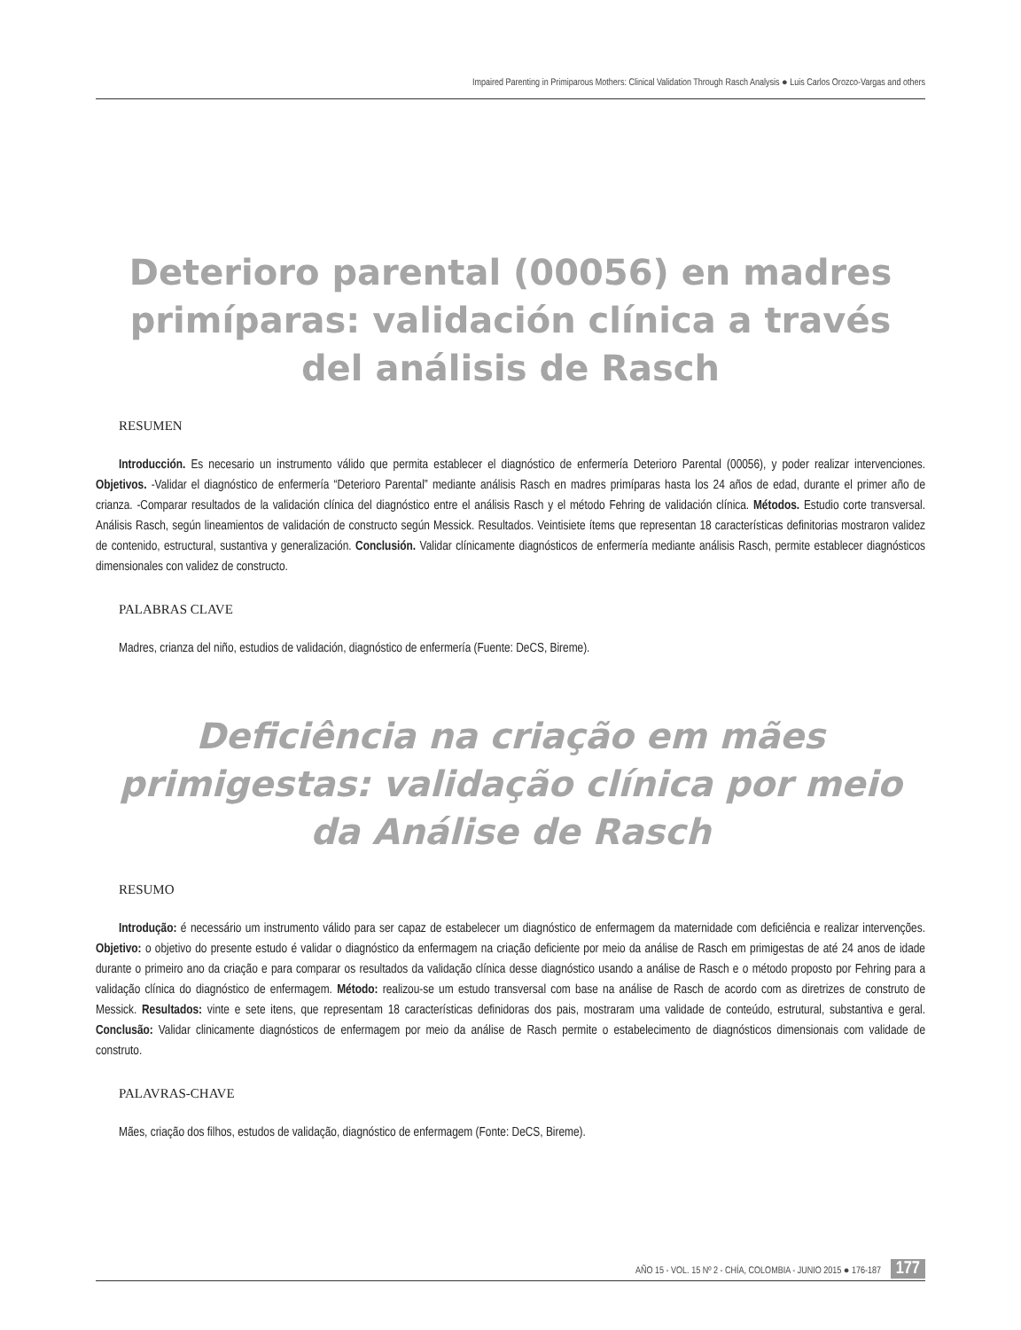Impaired Parenting in Primiparous Mothers: Clinical Validation Through Rasch Analysis ● Luis Carlos Orozco-Vargas and others
Deterioro parental (00056) en madres primíparas: validación clínica a través del análisis de Rasch
RESUMEN
Introducción. Es necesario un instrumento válido que permita establecer el diagnóstico de enfermería Deterioro Parental (00056), y poder realizar intervenciones. Objetivos. -Validar el diagnóstico de enfermería “Deterioro Parental” mediante análisis Rasch en madres primíparas hasta los 24 años de edad, durante el primer año de crianza. -Comparar resultados de la validación clínica del diagnóstico entre el análisis Rasch y el método Fehring de validación clínica. Métodos. Estudio corte transversal. Análisis Rasch, según lineamientos de validación de constructo según Messick. Resultados. Veintisiete ítems que representan 18 características definitorias mostraron validez de contenido, estructural, sustantiva y generalización. Conclusión. Validar clínicamente diagnósticos de enfermería mediante análisis Rasch, permite establecer diagnósticos dimensionales con validez de constructo.
PALABRAS CLAVE
Madres, crianza del niño, estudios de validación, diagnóstico de enfermería (Fuente: DeCS, Bireme).
Deficiência na criação em mães primigestas: validação clínica por meio da Análise de Rasch
RESUMO
Introdução: é necessário um instrumento válido para ser capaz de estabelecer um diagnóstico de enfermagem da maternidade com deficiência e realizar intervenções. Objetivo: o objetivo do presente estudo é validar o diagnóstico da enfermagem na criação deficiente por meio da análise de Rasch em primigestas de até 24 anos de idade durante o primeiro ano da criação e para comparar os resultados da validação clínica desse diagnóstico usando a análise de Rasch e o método proposto por Fehring para a validação clínica do diagnóstico de enfermagem. Método: realizou-se um estudo transversal com base na análise de Rasch de acordo com as diretrizes de construto de Messick. Resultados: vinte e sete itens, que representam 18 características definidoras dos pais, mostraram uma validade de conteúdo, estrutural, substantiva e geral. Conclusão: Validar clinicamente diagnósticos de enfermagem por meio da análise de Rasch permite o estabelecimento de diagnósticos dimensionais com validade de construto.
PALAVRAS-CHAVE
Mães, criação dos filhos, estudos de validação, diagnóstico de enfermagem (Fonte: DeCS, Bireme).
AÑO 15 - VOL. 15 Nº 2 - CHÍA, COLOMBIA - JUNIO 2015 ● 176-187 177